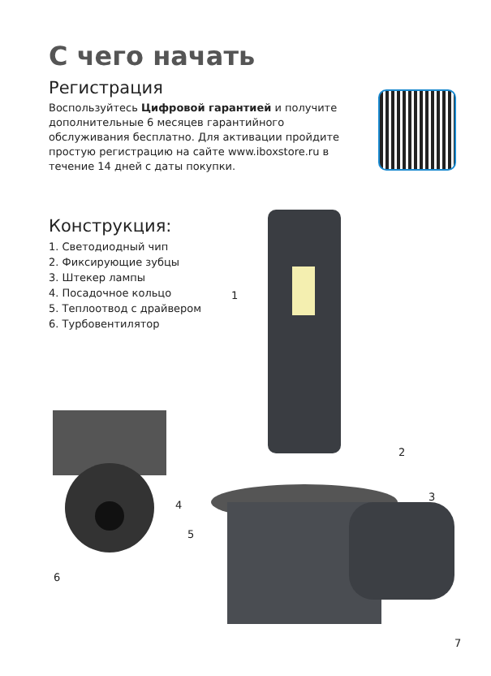С чего начать
Регистрация
Воспользуйтесь Цифровой гарантией и получите дополнительные 6 месяцев гарантийного обслуживания бесплатно. Для активации пройдите простую регистрацию на сайте www.iboxstore.ru в течение 14 дней с даты покупки.
Конструкция:
1. Светодиодный чип
2. Фиксирующие зубцы
3. Штекер лампы
4. Посадочное кольцо
5. Теплоотвод с драйвером
6. Турбовентилятор
1
2
3
4
5
6
7